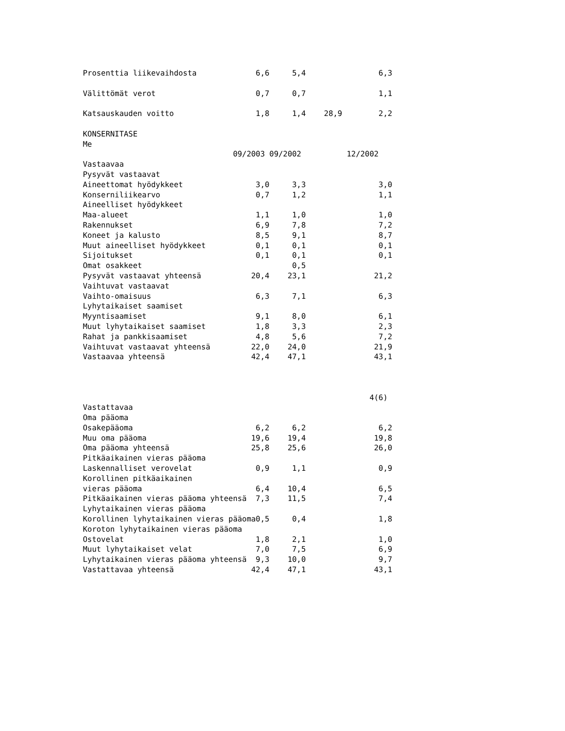Prosenttia liikevaihdosta             6,6     5,4                6,3

Välittömät verot                      0,7     0,7                1,1

Katsauskauden voitto                  1,8     1,4    28,9        2,2

KONSERNITASE
Me
                                 09/2003 09/2002          12/2002
Vastaavaa
Pysyvät vastaavat
Aineettomat hyödykkeet                3,0     3,3                3,0
Konserniliikearvo                     0,7     1,2                1,1
Aineelliset hyödykkeet
Maa-alueet                            1,1     1,0                1,0
Rakennukset                           6,9     7,8                7,2
Koneet ja kalusto                     8,5     9,1                8,7
Muut aineelliset hyödykkeet           0,1     0,1                0,1
Sijoitukset                           0,1     0,1                0,1
Omat osakkeet                                 0,5
Pysyvät vastaavat yhteensä           20,4    23,1               21,2
Vaihtuvat vastaavat
Vaihto-omaisuus                       6,3     7,1                6,3
Lyhytaikaiset saamiset
Myyntisaamiset                        9,1     8,0                6,1
Muut lyhytaikaiset saamiset           1,8     3,3                2,3
Rahat ja pankkisaamiset               4,8     5,6                7,2
Vaihtuvat vastaavat yhteensä         22,0    24,0               21,9
Vastaavaa yhteensä                   42,4    47,1               43,1



                                                               4(6)
Vastattavaa
Oma pääoma
Osakepääoma                           6,2     6,2                6,2
Muu oma pääoma                       19,6    19,4               19,8
Oma pääoma yhteensä                  25,8    25,6               26,0
Pitkäaikainen vieras pääoma
Laskennalliset verovelat              0,9     1,1                0,9
Korollinen pitkäaikainen
vieras pääoma                         6,4    10,4                6,5
Pitkäaikainen vieras pääoma yhteensä  7,3    11,5                7,4
Lyhytaikainen vieras pääoma
Korollinen lyhytaikainen vieras pääoma0,5     0,4                1,8
Koroton lyhytaikainen vieras pääoma
Ostovelat                             1,8     2,1                1,0
Muut lyhytaikaiset velat              7,0     7,5                6,9
Lyhytaikainen vieras pääoma yhteensä  9,3    10,0                9,7
Vastattavaa yhteensä                 42,4    47,1               43,1